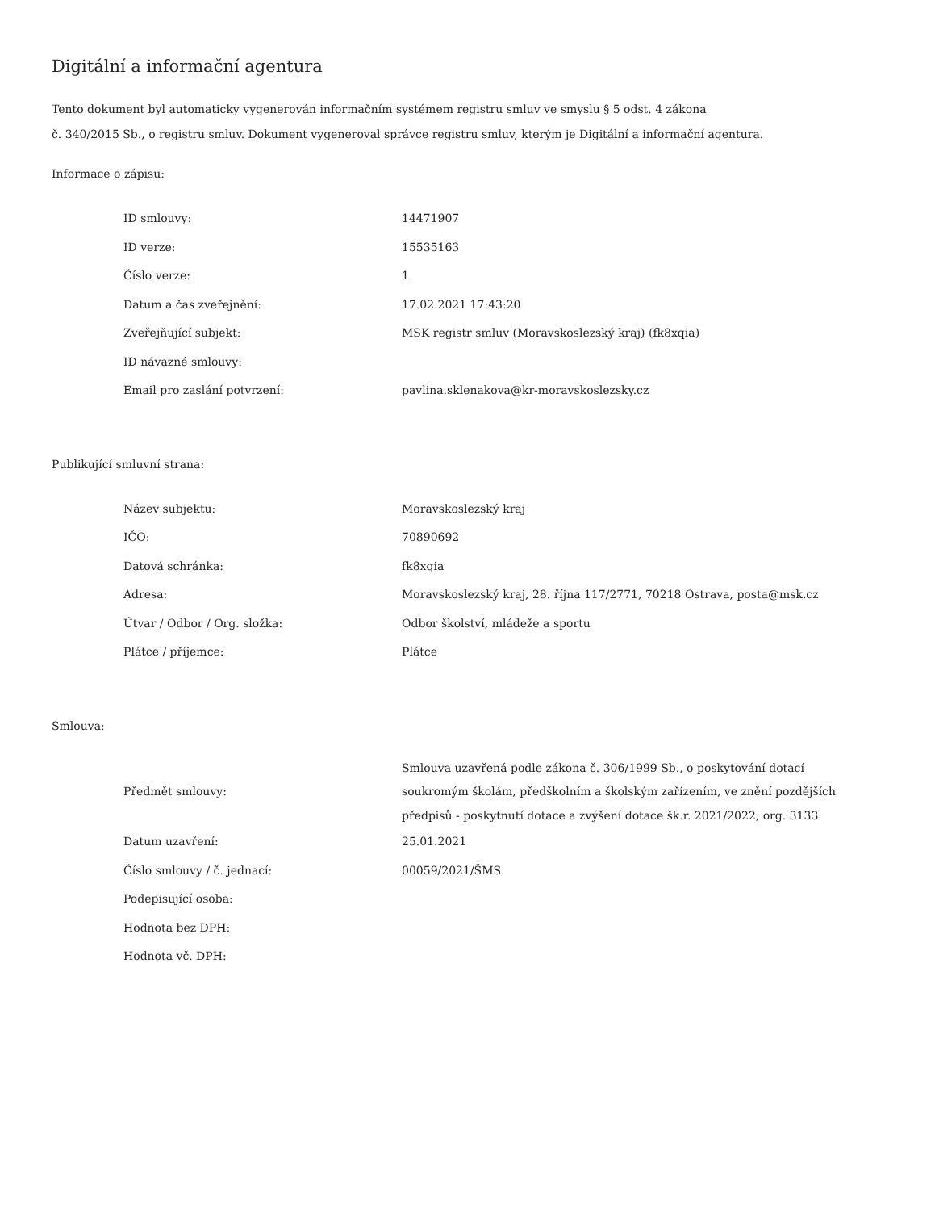Digitální a informační agentura
Tento dokument byl automaticky vygenerován informačním systémem registru smluv ve smyslu § 5 odst. 4 zákona
č. 340/2015 Sb., o registru smluv. Dokument vygeneroval správce registru smluv, kterým je Digitální a informační agentura.
Informace o zápisu:
| ID smlouvy: | 14471907 |
| ID verze: | 15535163 |
| Číslo verze: | 1 |
| Datum a čas zveřejnění: | 17.02.2021 17:43:20 |
| Zveřejňující subjekt: | MSK registr smluv (Moravskoslezský kraj) (fk8xqia) |
| ID návazné smlouvy: | |
| Email pro zaslání potvrzení: | pavlina.sklenakova@kr-moravskoslezsky.cz |
Publikující smluvní strana:
| Název subjektu: | Moravskoslezský kraj |
| IČO: | 70890692 |
| Datová schránka: | fk8xqia |
| Adresa: | Moravskoslezský kraj, 28. října 117/2771, 70218 Ostrava, posta@msk.cz |
| Útvar / Odbor / Org. složka: | Odbor školství, mládeže a sportu |
| Plátce / příjemce: | Plátce |
Smlouva:
| Předmět smlouvy: | Smlouva uzavřená podle zákona č. 306/1999 Sb., o poskytování dotací soukromým školám, předškolním a školským zařízením, ve znění pozdějších předpisů - poskytnutí dotace a zvýšení dotace šk.r. 2021/2022, org. 3133 |
| Datum uzavření: | 25.01.2021 |
| Číslo smlouvy / č. jednací: | 00059/2021/ŠMS |
| Podepisující osoba: | |
| Hodnota bez DPH: | |
| Hodnota vč. DPH: | |